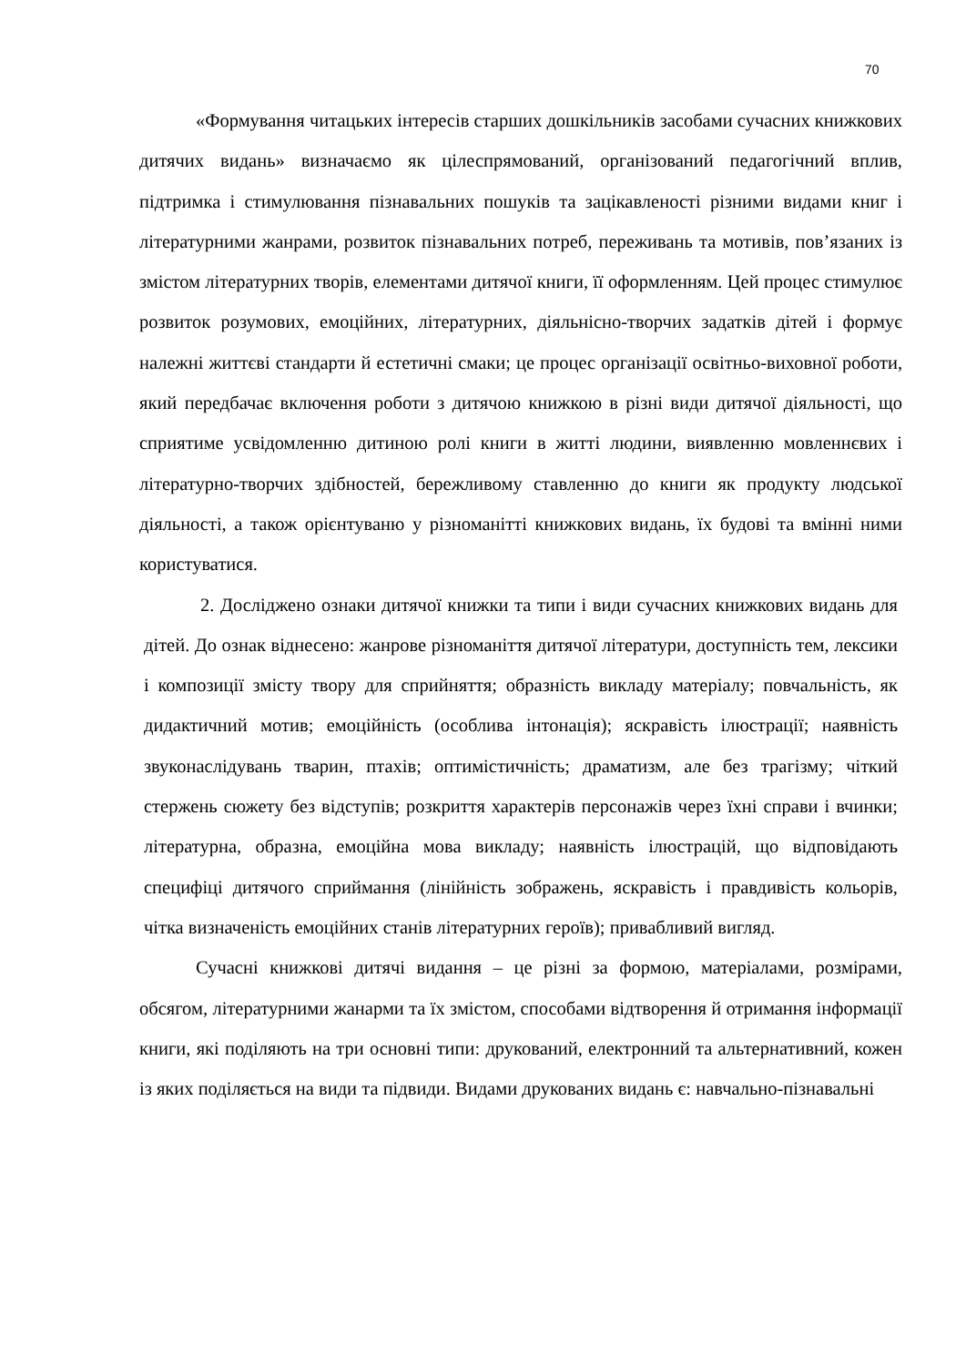70
«Формування читацьких інтересів старших дошкільників засобами сучасних книжкових дитячих видань» визначаємо як цілеспрямований, організований педагогічний вплив, підтримка і стимулювання пізнавальних пошуків та зацікавленості різними видами книг і літературними жанрами, розвиток пізнавальних потреб, переживань та мотивів, пов’язаних із змістом літературних творів, елементами дитячої книги, її оформленням. Цей процес стимулює розвиток розумових, емоційних, літературних, діяльнісно-творчих задатків дітей і формує належні життєві стандарти й естетичні смаки; це процес організації освітньо-виховної роботи, який передбачає включення роботи з дитячою книжкою в різні види дитячої діяльності, що сприятиме усвідомленню дитиною ролі книги в житті людини, виявленню мовленнєвих і літературно-творчих здібностей, бережливому ставленню до книги як продукту людської діяльності, а також орієнтуваню у різноманітті книжкових видань, їх будові та вмінні ними користуватися.
2. Досліджено ознаки дитячої книжки та типи і види сучасних книжкових видань для дітей. До ознак віднесено: жанрове різноманіття дитячої літератури, доступність тем, лексики і композиції змісту твору для сприйняття; образність викладу матеріалу; повчальність, як дидактичний мотив; емоційність (особлива інтонація); яскравість ілюстрації; наявність звуконаслідувань тварин, птахів; оптимістичність; драматизм, але без трагізму; чіткий стержень сюжету без відступів; розкриття характерів персонажів через їхні справи і вчинки; літературна, образна, емоційна мова викладу; наявність ілюстрацій, що відповідають специфіці дитячого сприймання (лінійність зображень, яскравість і правдивість кольорів, чітка визначеність емоційних станів літературних героїв); привабливий вигляд.
Сучасні книжкові дитячі видання – це різні за формою, матеріалами, розмірами, обсягом, літературними жанарми та їх змістом, способами відтворення й отримання інформації книги, які поділяють на три основні типи: друкований, електронний та альтернативний, кожен із яких поділяється на види та підвиди. Видами друкованих видань є: навчально-пізнавальні